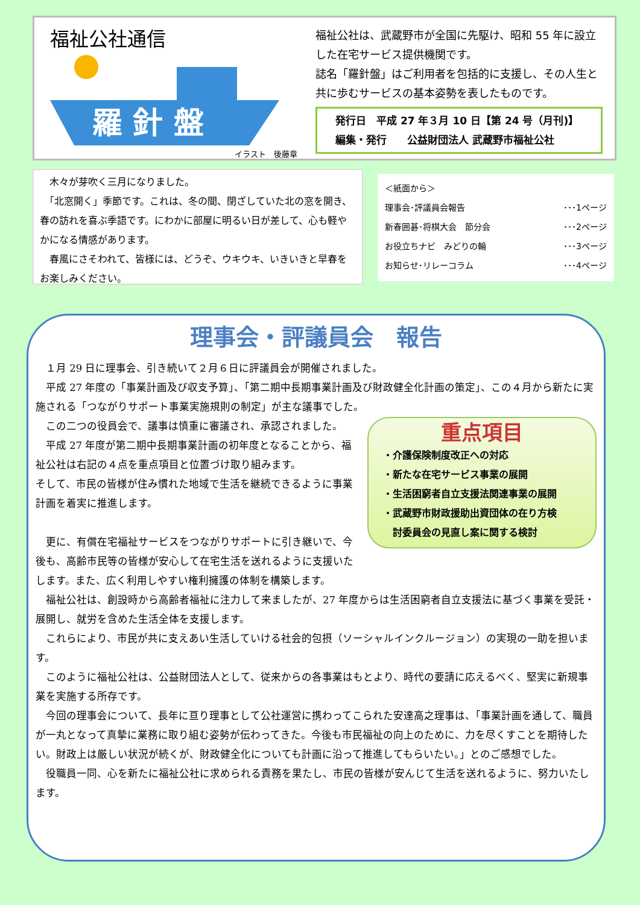福祉公社通信
羅 針 盤
イラスト　後藤章
福祉公社は、武蔵野市が全国に先駆け、昭和 55 年に設立した在宅サービス提供機関です。
誌名「羅針盤」はご利用者を包括的に支援し、その人生と共に歩むサービスの基本姿勢を表したものです。
発行日　平成 27 年３月 10 日【第 24 号（月刊)】
編集・発行　　公益財団法人 武蔵野市福祉公社
　木々が芽吹く三月になりました。
　「北窓開く」季節です。これは、冬の間、閉ざしていた北の窓を開き、春の訪れを喜ぶ季語です。にわかに部屋に明るい日が差して、心も軽やかになる情感があります。
　春風にさそわれて、皆様には、どうぞ、ウキウキ、いきいきと早春をお楽しみください。
＜紙面から＞
理事会･評議員会報告 ･･･1ページ
新春囲碁･将棋大会　節分会 ･･･2ページ
お役立ちナビ　みどりの輪 ･･･3ページ
お知らせ･リレーコラム ･･･4ページ
理事会・評議員会　報告
　１月 29 日に理事会、引き続いて２月６日に評議員会が開催されました。
　平成 27 年度の「事業計画及び収支予算」、「第二期中長期事業計画及び財政健全化計画の策定」、この４月から新たに実施される「つながりサポート事業実施規則の制定」が主な議事でした。
重点項目
・介護保険制度改正への対応
・新たな在宅サービス事業の展開
・生活困窮者自立支援法関連事業の展開
・武蔵野市財政援助出資団体の在り方検
　討委員会の見直し案に関する検討
　この二つの役員会で、議事は慎重に審議され、承認されました。
　平成 27 年度が第二期中長期事業計画の初年度となることから、福祉公社は右記の４点を重点項目と位置づけ取り組みます。
そして、市民の皆様が住み慣れた地域で生活を継続できるように事業計画を着実に推進します。
　更に、有償在宅福祉サービスをつながりサポートに引き継いで、今後も、高齢市民等の皆様が安心して在宅生活を送れるように支援いたします。また、広く利用しやすい権利擁護の体制を構築します。
　福祉公社は、創設時から高齢者福祉に注力して来ましたが、27 年度からは生活困窮者自立支援法に基づく事業を受託・展開し、就労を含めた生活全体を支援します。
　これらにより、市民が共に支えあい生活していける社会的包摂（ソーシャルインクルージョン）の実現の一助を担います。
　このように福祉公社は、公益財団法人として、従来からの各事業はもとより、時代の要請に応えるべく、堅実に新規事業を実施する所存です。
　今回の理事会について、長年に亘り理事として公社運営に携わってこられた安達高之理事は、「事業計画を通して、職員が一丸となって真摯に業務に取り組む姿勢が伝わってきた。今後も市民福祉の向上のために、力を尽くすことを期待したい。財政上は厳しい状況が続くが、財政健全化についても計画に沿って推進してもらいたい。」とのご感想でした。
　役職員一同、心を新たに福祉公社に求められる責務を果たし、市民の皆様が安んじて生活を送れるように、努力いたします。